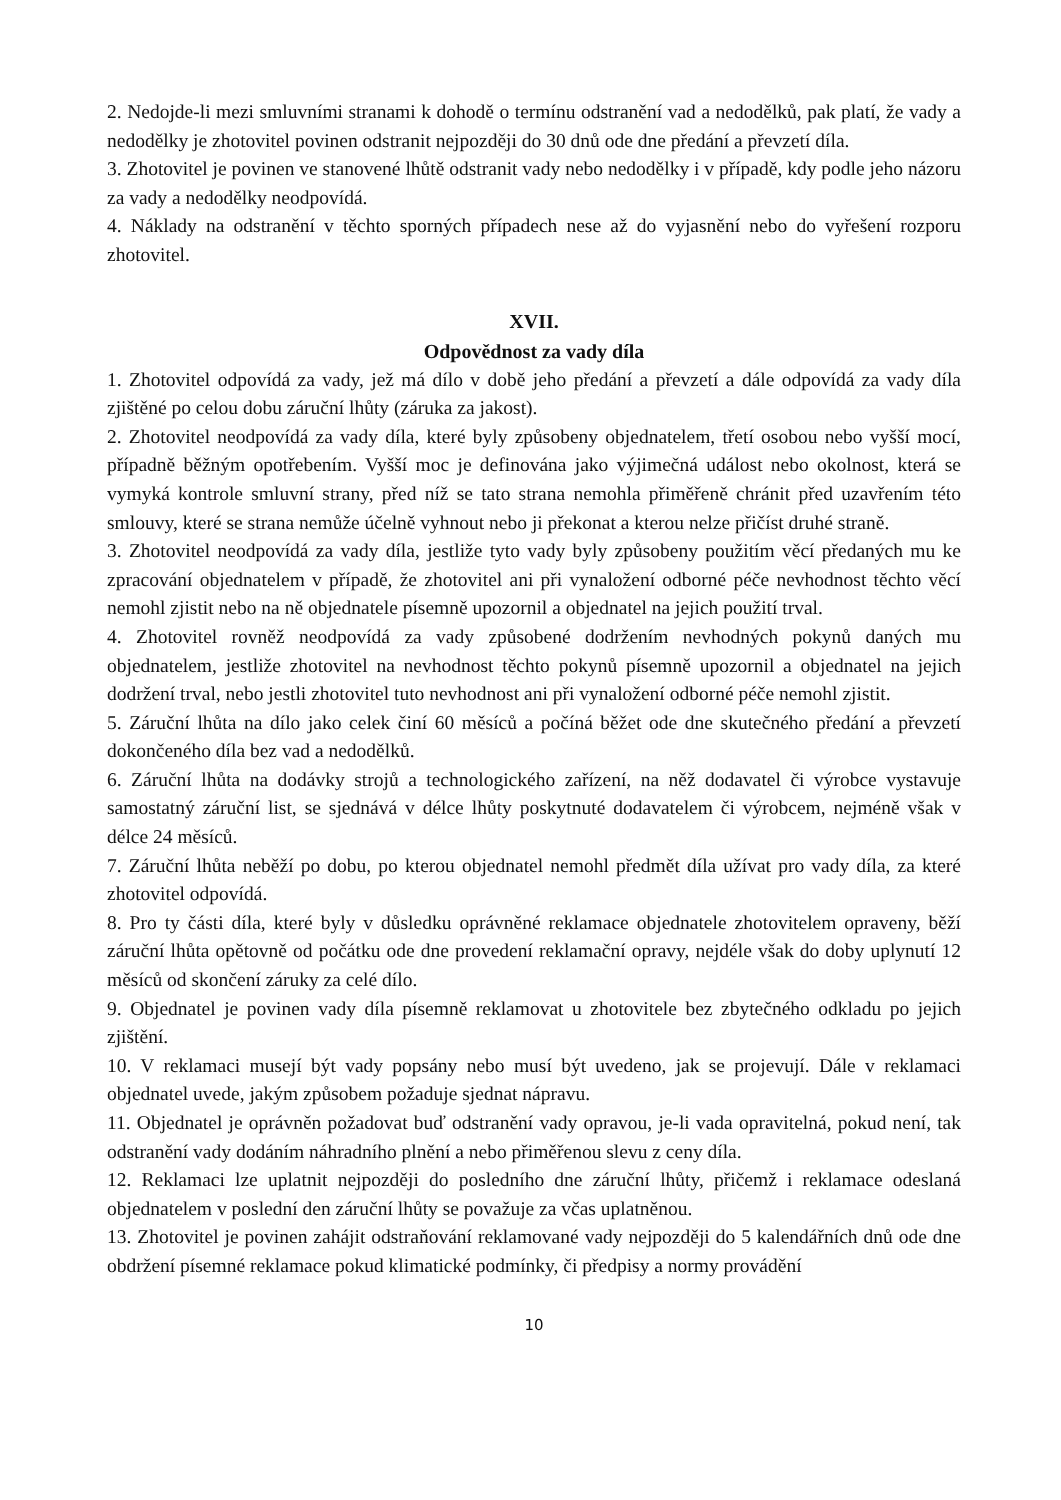2. Nedojde-li mezi smluvními stranami k dohodě o termínu odstranění vad a nedodělků, pak platí, že vady a nedodělky je zhotovitel povinen odstranit nejpozději do 30 dnů ode dne předání a převzetí díla.
3. Zhotovitel je povinen ve stanovené lhůtě odstranit vady nebo nedodělky i v případě, kdy podle jeho názoru za vady a nedodělky neodpovídá.
4. Náklady na odstranění v těchto sporných případech nese až do vyjasnění nebo do vyřešení rozporu zhotovitel.
XVII.
Odpovědnost za vady díla
1. Zhotovitel odpovídá za vady, jež má dílo v době jeho předání a převzetí a dále odpovídá za vady díla zjištěné po celou dobu záruční lhůty (záruka za jakost).
2. Zhotovitel neodpovídá za vady díla, které byly způsobeny objednatelem, třetí osobou nebo vyšší mocí, případně běžným opotřebením. Vyšší moc je definována jako výjimečná událost nebo okolnost, která se vymyká kontrole smluvní strany, před níž se tato strana nemohla přiměřeně chránit před uzavřením této smlouvy, které se strana nemůže účelně vyhnout nebo ji překonat a kterou nelze přičíst druhé straně.
3. Zhotovitel neodpovídá za vady díla, jestliže tyto vady byly způsobeny použitím věcí předaných mu ke zpracování objednatelem v případě, že zhotovitel ani při vynaložení odborné péče nevhodnost těchto věcí nemohl zjistit nebo na ně objednatele písemně upozornil a objednatel na jejich použití trval.
4. Zhotovitel rovněž neodpovídá za vady způsobené dodržením nevhodných pokynů daných mu objednatelem, jestliže zhotovitel na nevhodnost těchto pokynů písemně upozornil a objednatel na jejich dodržení trval, nebo jestli zhotovitel tuto nevhodnost ani při vynaložení odborné péče nemohl zjistit.
5. Záruční lhůta na dílo jako celek činí 60 měsíců a počíná běžet ode dne skutečného předání a převzetí dokončeného díla bez vad a nedodělků.
6. Záruční lhůta na dodávky strojů a technologického zařízení, na něž dodavatel či výrobce vystavuje samostatný záruční list, se sjednává v délce lhůty poskytnuté dodavatelem či výrobcem, nejméně však v délce 24 měsíců.
7. Záruční lhůta neběží po dobu, po kterou objednatel nemohl předmět díla užívat pro vady díla, za které zhotovitel odpovídá.
8. Pro ty části díla, které byly v důsledku oprávněné reklamace objednatele zhotovitelem opraveny, běží záruční lhůta opětovně od počátku ode dne provedení reklamační opravy, nejdéle však do doby uplynutí 12 měsíců od skončení záruky za celé dílo.
9. Objednatel je povinen vady díla písemně reklamovat u zhotovitele bez zbytečného odkladu po jejich zjištění.
10. V reklamaci musejí být vady popsány nebo musí být uvedeno, jak se projevují. Dále v reklamaci objednatel uvede, jakým způsobem požaduje sjednat nápravu.
11. Objednatel je oprávněn požadovat buď odstranění vady opravou, je-li vada opravitelná, pokud není, tak odstranění vady dodáním náhradního plnění a nebo přiměřenou slevu z ceny díla.
12. Reklamaci lze uplatnit nejpozději do posledního dne záruční lhůty, přičemž i reklamace odeslaná objednatelem v poslední den záruční lhůty se považuje za včas uplatněnou.
13. Zhotovitel je povinen zahájit odstraňování reklamované vady nejpozději do 5 kalendářních dnů ode dne obdržení písemné reklamace pokud klimatické podmínky, či předpisy a normy provádění
10